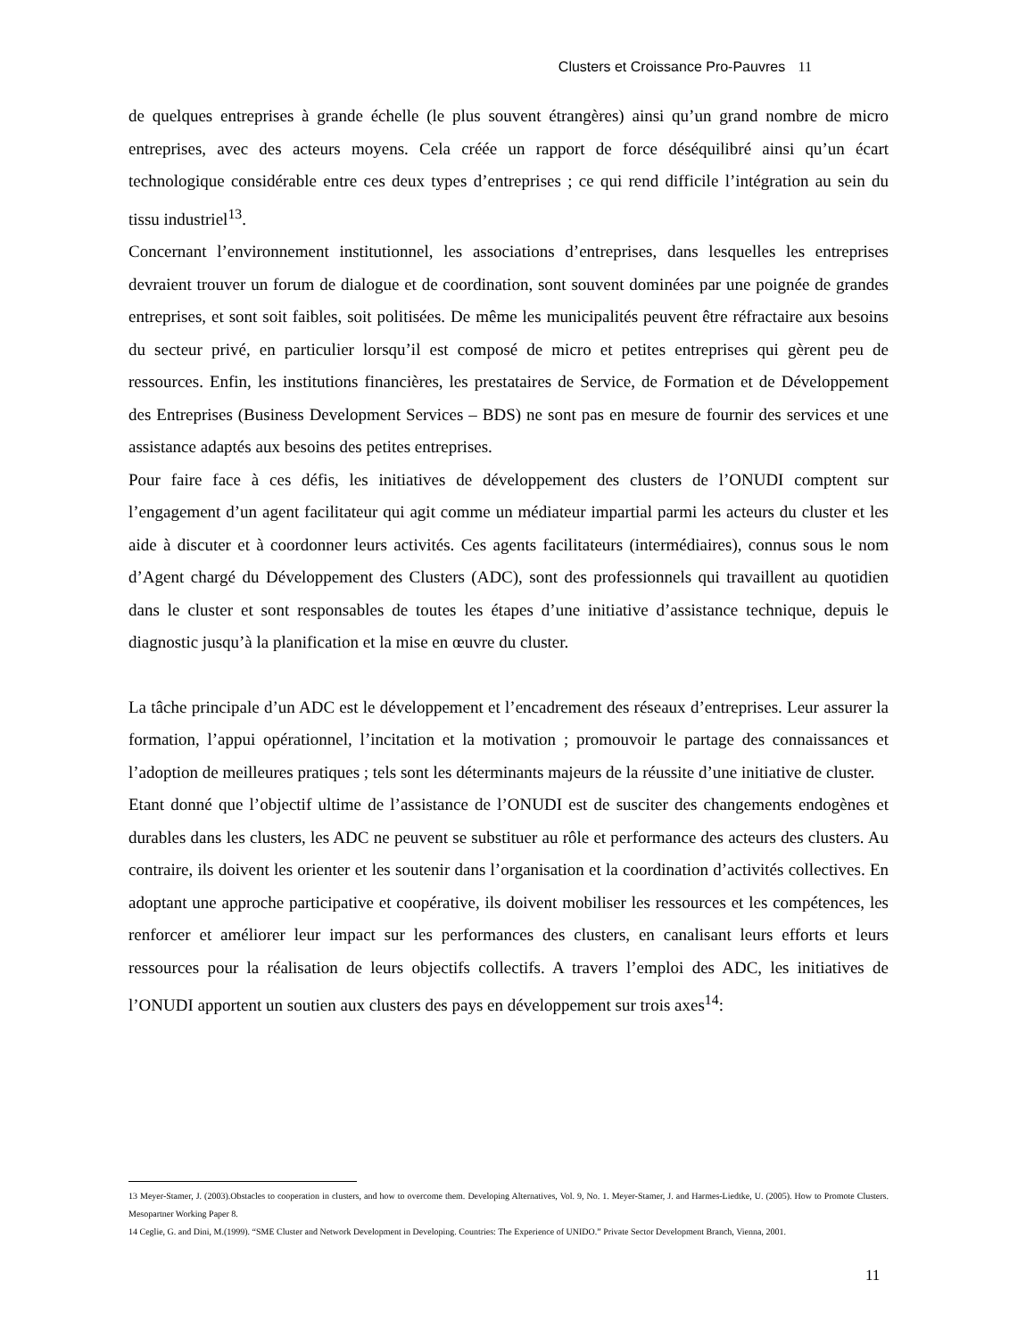Clusters et Croissance Pro-Pauvres 11
de quelques entreprises à grande échelle (le plus souvent étrangères) ainsi qu’un grand nombre de micro entreprises, avec des acteurs moyens. Cela créée un rapport de force déséquilibré ainsi qu’un écart technologique considérable entre ces deux types d’entreprises ; ce qui rend difficile l’intégration au sein du tissu industriel<sup>13</sup>.
Concernant l’environnement institutionnel, les associations d’entreprises, dans lesquelles les entreprises devraient trouver un forum de dialogue et de coordination, sont souvent dominées par une poignée de grandes entreprises, et sont soit faibles, soit politisées. De même les municipalités peuvent être réfractaire aux besoins du secteur privé, en particulier lorsqu’il est composé de micro et petites entreprises qui gèrent peu de ressources. Enfin, les institutions financières, les prestataires de Service, de Formation et de Développement des Entreprises (Business Development Services – BDS) ne sont pas en mesure de fournir des services et une assistance adaptés aux besoins des petites entreprises.
Pour faire face à ces défis, les initiatives de développement des clusters de l’ONUDI comptent sur l’engagement d’un agent facilitateur qui agit comme un médiateur impartial parmi les acteurs du cluster et les aide à discuter et à coordonner leurs activités. Ces agents facilitateurs (intermédiaires), connus sous le nom d’Agent chargé du Développement des Clusters (ADC), sont des professionnels qui travaillent au quotidien dans le cluster et sont responsables de toutes les étapes d’une initiative d’assistance technique, depuis le diagnostic jusqu’à la planification et la mise en œuvre du cluster.
La tâche principale d’un ADC est le développement et l’encadrement des réseaux d’entreprises. Leur assurer la formation, l’appui opérationnel, l’incitation et la motivation ; promouvoir le partage des connaissances et l’adoption de meilleures pratiques ; tels sont les déterminants majeurs de la réussite d’une initiative de cluster.
Etant donné que l’objectif ultime de l’assistance de l’ONUDI est de susciter des changements endogènes et durables dans les clusters, les ADC ne peuvent se substituer au rôle et performance des acteurs des clusters. Au contraire, ils doivent les orienter et les soutenir dans l’organisation et la coordination d’activités collectives. En adoptant une approche participative et coopérative, ils doivent mobiliser les ressources et les compétences, les renforcer et améliorer leur impact sur les performances des clusters, en canalisant leurs efforts et leurs ressources pour la réalisation de leurs objectifs collectifs. A travers l’emploi des ADC, les initiatives de l’ONUDI apportent un soutien aux clusters des pays en développement sur trois axes<sup>14</sup>:
13 Meyer-Stamer, J. (2003).Obstacles to cooperation in clusters, and how to overcome them. Developing Alternatives, Vol. 9, No. 1. Meyer-Stamer, J. and Harmes-Liedtke, U. (2005). How to Promote Clusters. Mesopartner Working Paper 8.
14 Ceglie, G. and Dini, M.(1999). “SME Cluster and Network Development in Developing. Countries: The Experience of UNIDO.” Private Sector Development Branch, Vienna, 2001.
11